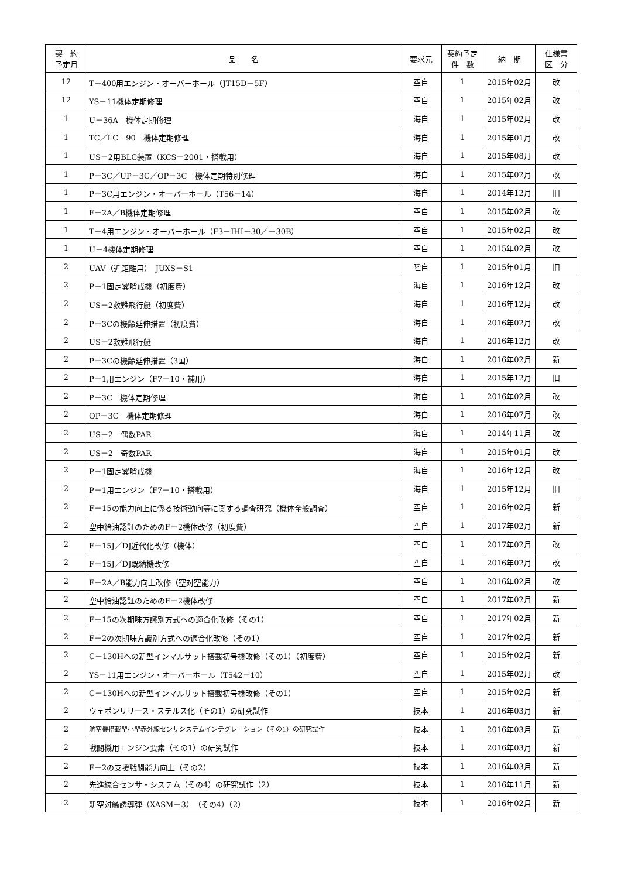| 契 約 予定月 | 品 名 | 要求元 | 契約予定 件 数 | 納 期 | 仕様書 区 分 |
| --- | --- | --- | --- | --- | --- |
| 12 | T－400用エンジン・オーバーホール（JT15D－5F） | 空自 | 1 | 2015年02月 | 改 |
| 12 | YS－11機体定期修理 | 空自 | 1 | 2015年02月 | 改 |
| 1 | U－36A 機体定期修理 | 海自 | 1 | 2015年02月 | 改 |
| 1 | TC／LC－90 機体定期修理 | 海自 | 1 | 2015年01月 | 改 |
| 1 | US－2用BLC装置（KCS－2001・搭載用） | 海自 | 1 | 2015年08月 | 改 |
| 1 | P－3C／UP－3C／OP－3C 機体定期特別修理 | 海自 | 1 | 2015年02月 | 改 |
| 1 | P－3C用エンジン・オーバーホール（T56－14） | 海自 | 1 | 2014年12月 | 旧 |
| 1 | F－2A／B機体定期修理 | 空自 | 1 | 2015年02月 | 改 |
| 1 | T－4用エンジン・オーバーホール（F3－IHI－30／－30B） | 空自 | 1 | 2015年02月 | 改 |
| 1 | U－4機体定期修理 | 空自 | 1 | 2015年02月 | 改 |
| 2 | UAV（近距離用） JUXS－S1 | 陸自 | 1 | 2015年01月 | 旧 |
| 2 | P－1固定翼哨戒機（初度費） | 海自 | 1 | 2016年12月 | 改 |
| 2 | US－2救難飛行艇（初度費） | 海自 | 1 | 2016年12月 | 改 |
| 2 | P－3Cの機齢延伸措置（初度費） | 海自 | 1 | 2016年02月 | 改 |
| 2 | US－2救難飛行艇 | 海自 | 1 | 2016年12月 | 改 |
| 2 | P－3Cの機齢延伸措置（3国） | 海自 | 1 | 2016年02月 | 新 |
| 2 | P－1用エンジン（F7－10・補用） | 海自 | 1 | 2015年12月 | 旧 |
| 2 | P－3C 機体定期修理 | 海自 | 1 | 2016年02月 | 改 |
| 2 | OP－3C 機体定期修理 | 海自 | 1 | 2016年07月 | 改 |
| 2 | US－2 偶数PAR | 海自 | 1 | 2014年11月 | 改 |
| 2 | US－2 奇数PAR | 海自 | 1 | 2015年01月 | 改 |
| 2 | P－1固定翼哨戒機 | 海自 | 1 | 2016年12月 | 改 |
| 2 | P－1用エンジン（F7－10・搭載用） | 海自 | 1 | 2015年12月 | 旧 |
| 2 | F－15の能力向上に係る技術動向等に関する調査研究（機体全般調査） | 空自 | 1 | 2016年02月 | 新 |
| 2 | 空中給油認証のためのF－2機体改修（初度費） | 空自 | 1 | 2017年02月 | 新 |
| 2 | F－15J／DJ近代化改修（機体） | 空自 | 1 | 2017年02月 | 改 |
| 2 | F－15J／DJ既納機改修 | 空自 | 1 | 2016年02月 | 改 |
| 2 | F－2A／B能力向上改修（空対空能力） | 空自 | 1 | 2016年02月 | 改 |
| 2 | 空中給油認証のためのF－2機体改修 | 空自 | 1 | 2017年02月 | 新 |
| 2 | F－15の次期味方識別方式への適合化改修（その1） | 空自 | 1 | 2017年02月 | 新 |
| 2 | F－2の次期味方識別方式への適合化改修（その1） | 空自 | 1 | 2017年02月 | 新 |
| 2 | C－130Hへの新型インマルサット搭載初号機改修（その1）（初度費） | 空自 | 1 | 2015年02月 | 新 |
| 2 | YS－11用エンジン・オーバーホール（T542－10） | 空自 | 1 | 2015年02月 | 改 |
| 2 | C－130Hへの新型インマルサット搭載初号機改修（その1） | 空自 | 1 | 2015年02月 | 新 |
| 2 | ウェポンリリース・ステルス化（その1）の研究試作 | 技本 | 1 | 2016年03月 | 新 |
| 2 | 航空機搭載型小型赤外線センサシステムインテグレーション（その1）の研究試作 | 技本 | 1 | 2016年03月 | 新 |
| 2 | 戦闘機用エンジン要素（その1）の研究試作 | 技本 | 1 | 2016年03月 | 新 |
| 2 | F－2の支援戦闘能力向上（その2） | 技本 | 1 | 2016年03月 | 新 |
| 2 | 先進統合センサ・システム（その4）の研究試作（2） | 技本 | 1 | 2016年11月 | 新 |
| 2 | 新空対艦誘導弾（XASM－3）（その4）（2） | 技本 | 1 | 2016年02月 | 新 |